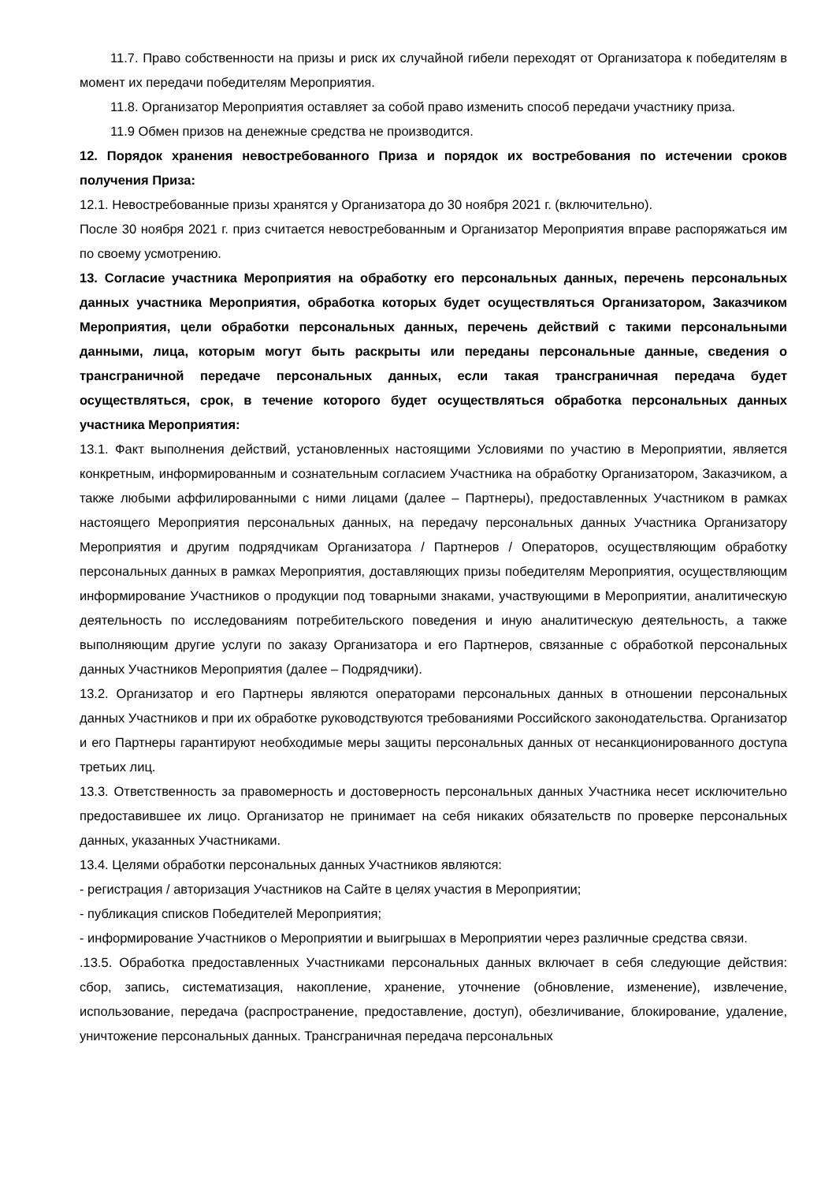11.7. Право собственности на призы и риск их случайной гибели переходят от Организатора к победителям в момент их передачи победителям Мероприятия.
11.8. Организатор Мероприятия оставляет за собой право изменить способ передачи участнику приза.
11.9 Обмен призов на денежные средства не производится.
12. Порядок хранения невостребованного Приза и порядок их востребования по истечении сроков получения Приза:
12.1. Невостребованные призы хранятся у Организатора до 30 ноября 2021 г. (включительно).
После 30 ноября 2021 г. приз считается невостребованным и Организатор Мероприятия вправе распоряжаться им по своему усмотрению.
13. Согласие участника Мероприятия на обработку его персональных данных, перечень персональных данных участника Мероприятия, обработка которых будет осуществляться Организатором, Заказчиком Мероприятия, цели обработки персональных данных, перечень действий с такими персональными данными, лица, которым могут быть раскрыты или переданы персональные данные, сведения о трансграничной передаче персональных данных, если такая трансграничная передача будет осуществляться, срок, в течение которого будет осуществляться обработка персональных данных участника Мероприятия:
13.1. Факт выполнения действий, установленных настоящими Условиями по участию в Мероприятии, является конкретным, информированным и сознательным согласием Участника на обработку Организатором, Заказчиком, а также любыми аффилированными с ними лицами (далее – Партнеры), предоставленных Участником в рамках настоящего Мероприятия персональных данных, на передачу персональных данных Участника Организатору Мероприятия и другим подрядчикам Организатора / Партнеров / Операторов, осуществляющим обработку персональных данных в рамках Мероприятия, доставляющих призы победителям Мероприятия, осуществляющим информирование Участников о продукции под товарными знаками, участвующими в Мероприятии, аналитическую деятельность по исследованиям потребительского поведения и иную аналитическую деятельность, а также выполняющим другие услуги по заказу Организатора и его Партнеров, связанные с обработкой персональных данных Участников Мероприятия (далее – Подрядчики).
13.2. Организатор и его Партнеры являются операторами персональных данных в отношении персональных данных Участников и при их обработке руководствуются требованиями Российского законодательства. Организатор и его Партнеры гарантируют необходимые меры защиты персональных данных от несанкционированного доступа третьих лиц.
13.3. Ответственность за правомерность и достоверность персональных данных Участника несет исключительно предоставившее их лицо. Организатор не принимает на себя никаких обязательств по проверке персональных данных, указанных Участниками.
13.4. Целями обработки персональных данных Участников являются:
- регистрация / авторизация Участников на Сайте в целях участия в Мероприятии;
- публикация списков Победителей Мероприятия;
- информирование Участников о Мероприятии и выигрышах в Мероприятии через различные средства связи.
.13.5. Обработка предоставленных Участниками персональных данных включает в себя следующие действия: сбор, запись, систематизация, накопление, хранение, уточнение (обновление, изменение), извлечение, использование, передача (распространение, предоставление, доступ), обезличивание, блокирование, удаление, уничтожение персональных данных. Трансграничная передача персональных